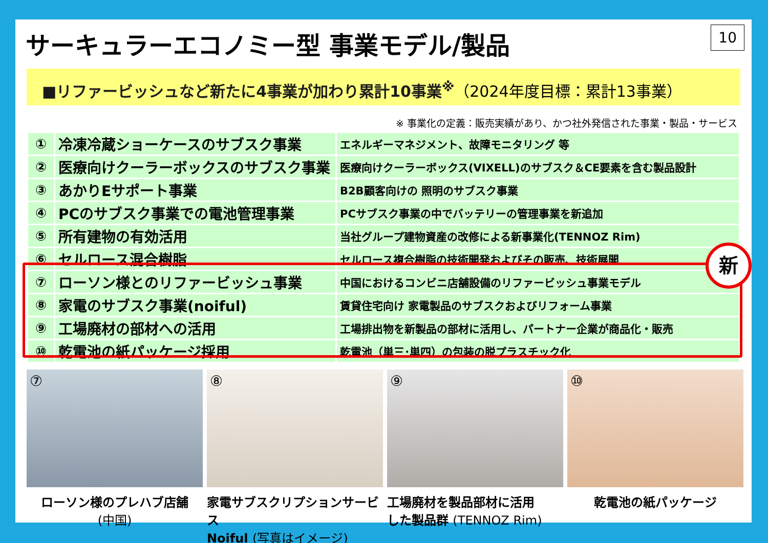サーキュラーエコノミー型 事業モデル/製品
10
■リファービッシュなど新たに4事業が加わり累計10事業<sup>※</sup>（2024年度目標：累計13事業）
※ 事業化の定義：販売実績があり、かつ社外発信された事業・製品・サービス
| ① | 冷凍冷蔵ショーケースのサブスク事業 | エネルギーマネジメント、故障モニタリング 等 |
| ② | 医療向けクーラーボックスのサブスク事業 | 医療向けクーラーボックス(VIXELL)のサブスク＆CE要素を含む製品設計 |
| ③ | あかりEサポート事業 | B2B顧客向けの 照明のサブスク事業 |
| ④ | PCのサブスク事業での電池管理事業 | PCサブスク事業の中でバッテリーの管理事業を新追加 |
| ⑤ | 所有建物の有効活用 | 当社グループ建物資産の改修による新事業化(TENNOZ Rim) |
| ⑥ | セルロース混合樹脂 | セルロース複合樹脂の技術開発およびその販売、技術展開 |
| ⑦ | ローソン様とのリファービッシュ事業 | 中国におけるコンビニ店舗設備のリファービッシュ事業モデル |
| ⑧ | 家電のサブスク事業(noiful) | 賃貸住宅向け 家電製品のサブスクおよびリフォーム事業 |
| ⑨ | 工場廃材の部材への活用 | 工場排出物を新製品の部材に活用し、パートナー企業が商品化・販売 |
| ⑩ | 乾電池の紙パッケージ採用 | 乾電池（単三･単四）の包装の脱プラスチック化 |
新
⑦
ローソン様のプレハブ店舗
(中国)
⑧
家電サブスクリプションサービス
Noiful (写真はイメージ)
⑨
工場廃材を製品部材に活用
した製品群 (TENNOZ Rim)
⑩
乾電池の紙パッケージ